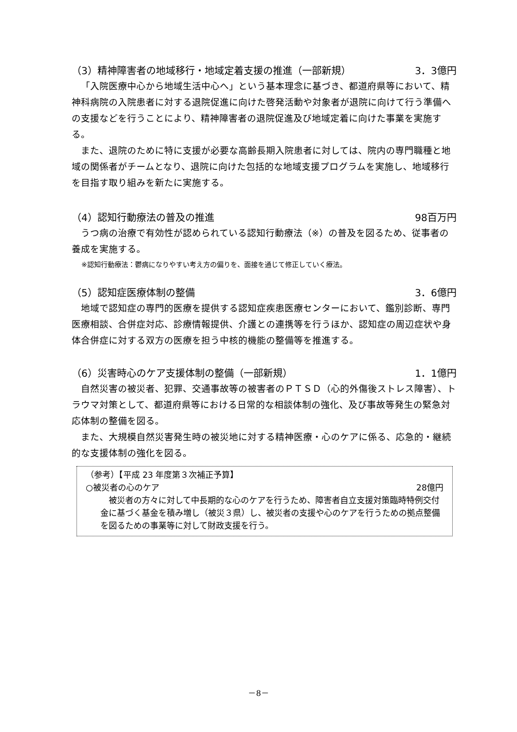（3）精神障害者の地域移行・地域定着支援の推進（一部新規） 3．3億円
「入院医療中心から地域生活中心へ」という基本理念に基づき、都道府県等において、精神科病院の入院患者に対する退院促進に向けた啓発活動や対象者が退院に向けて行う準備への支援などを行うことにより、精神障害者の退院促進及び地域定着に向けた事業を実施する。
また、退院のために特に支援が必要な高齢長期入院患者に対しては、院内の専門職種と地域の関係者がチームとなり、退院に向けた包括的な地域支援プログラムを実施し、地域移行を目指す取り組みを新たに実施する。
（4）認知行動療法の普及の推進 98百万円
うつ病の治療で有効性が認められている認知行動療法（※）の普及を図るため、従事者の養成を実施する。
※認知行動療法：鬱病になりやすい考え方の偏りを、面接を通じて修正していく療法。
（5）認知症医療体制の整備 3．6億円
地域で認知症の専門的医療を提供する認知症疾患医療センターにおいて、鑑別診断、専門医療相談、合併症対応、診療情報提供、介護との連携等を行うほか、認知症の周辺症状や身体合併症に対する双方の医療を担う中核的機能の整備等を推進する。
（6）災害時心のケア支援体制の整備（一部新規） 1．1億円
自然災害の被災者、犯罪、交通事故等の被害者のＰＴＳＤ（心的外傷後ストレス障害）、トラウマ対策として、都道府県等における日常的な相談体制の強化、及び事故等発生の緊急対応体制の整備を図る。
また、大規模自然災害発生時の被災地に対する精神医療・心のケアに係る、応急的・継続的な支援体制の強化を図る。
（参考）【平成 23 年度第３次補正予算】
○被災者の心のケア 28億円
被災者の方々に対して中長期的な心のケアを行うため、障害者自立支援対策臨時特例交付金に基づく基金を積み増し（被災３県）し、被災者の支援や心のケアを行うための拠点整備を図るための事業等に対して財政支援を行う。
－8－